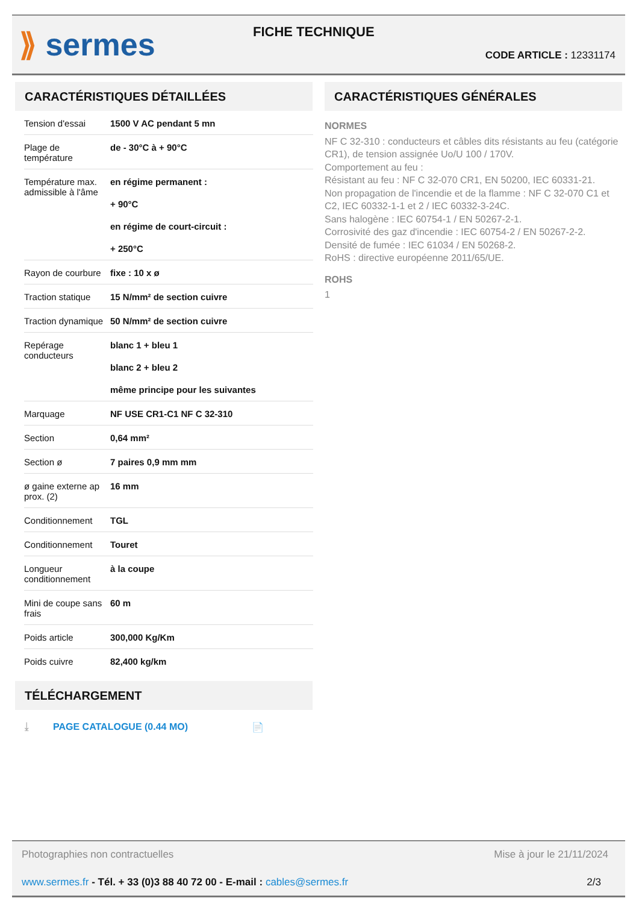⟫ sermes FICHE TECHNIQUE
CODE ARTICLE : 12331174
CARACTÉRISTIQUES DÉTAILLÉES
| Tension d'essai | 1500 V AC pendant 5 mn |
| Plage de température | de - 30°C à + 90°C |
| Température max. admissible à l'âme | en régime permanent : + 90°C en régime de court-circuit : + 250°C |
| Rayon de courbure | fixe : 10 x ø |
| Traction statique | 15 N/mm² de section cuivre |
| Traction dynamique | 50 N/mm² de section cuivre |
| Repérage conducteurs | blanc 1 + bleu 1 blanc 2 + bleu 2 même principe pour les suivantes |
| Marquage | NF USE CR1-C1 NF C 32-310 |
| Section | 0,64 mm² |
| Section ø | 7 paires 0,9 mm mm |
| ø gaine externe ap prox. (2) | 16 mm |
| Conditionnement | TGL |
| Conditionnement | Touret |
| Longueur conditionnement | à la coupe |
| Mini de coupe sans frais | 60 m |
| Poids article | 300,000 Kg/Km |
| Poids cuivre | 82,400 kg/km |
TÉLÉCHARGEMENT
⤓ PAGE CATALOGUE (0.44 MO) 📄
CARACTÉRISTIQUES GÉNÉRALES
NORMES
NF C 32-310 : conducteurs et câbles dits résistants au feu (catégorie CR1), de tension assignée Uo/U 100 / 170V.
Comportement au feu :
Résistant au feu : NF C 32-070 CR1, EN 50200, IEC 60331-21.
Non propagation de l'incendie et de la flamme : NF C 32-070 C1 et C2, IEC 60332-1-1 et 2 / IEC 60332-3-24C.
Sans halogène : IEC 60754-1 / EN 50267-2-1.
Corrosivité des gaz d'incendie : IEC 60754-2 / EN 50267-2-2.
Densité de fumée : IEC 61034 / EN 50268-2.
RoHS : directive européenne 2011/65/UE.
ROHS
1
Photographies non contractuelles Mise à jour le 21/11/2024
www.sermes.fr - Tél. + 33 (0)3 88 40 72 00 - E-mail : cables@sermes.fr 2/3